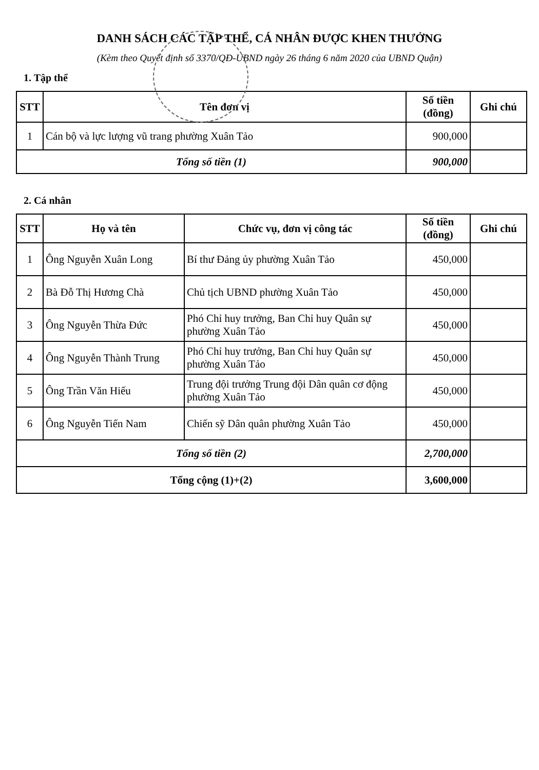DANH SÁCH CÁC TẬP THỂ, CÁ NHÂN ĐƯỢC KHEN THƯỞNG
(Kèm theo Quyết định số 3370/QĐ-UBND ngày 26 tháng 6 năm 2020 của UBND Quận)
1. Tập thể
| STT | Tên đơn vị | Số tiền (đồng) | Ghi chú |
| --- | --- | --- | --- |
| 1 | Cán bộ và lực lượng vũ trang phường Xuân Tảo | 900,000 | |
| Tổng số tiền (1) | | 900,000 | |
2. Cá nhân
| STT | Họ và tên | Chức vụ, đơn vị công tác | Số tiền (đồng) | Ghi chú |
| --- | --- | --- | --- | --- |
| 1 | Ông Nguyễn Xuân Long | Bí thư Đảng ủy phường Xuân Tảo | 450,000 | |
| 2 | Bà Đỗ Thị Hương Chà | Chủ tịch UBND phường Xuân Tảo | 450,000 | |
| 3 | Ông Nguyễn Thừa Đức | Phó Chỉ huy trưởng, Ban Chỉ huy Quân sự phường Xuân Tảo | 450,000 | |
| 4 | Ông Nguyễn Thành Trung | Phó Chỉ huy trưởng, Ban Chỉ huy Quân sự phường Xuân Tảo | 450,000 | |
| 5 | Ông Trần Văn Hiếu | Trung đội trưởng Trung đội Dân quân cơ động phường Xuân Tảo | 450,000 | |
| 6 | Ông Nguyễn Tiến Nam | Chiến sỹ Dân quân phường Xuân Tảo | 450,000 | |
| Tổng số tiền (2) | | | 2,700,000 | |
| Tổng cộng (1)+(2) | | | 3,600,000 | |